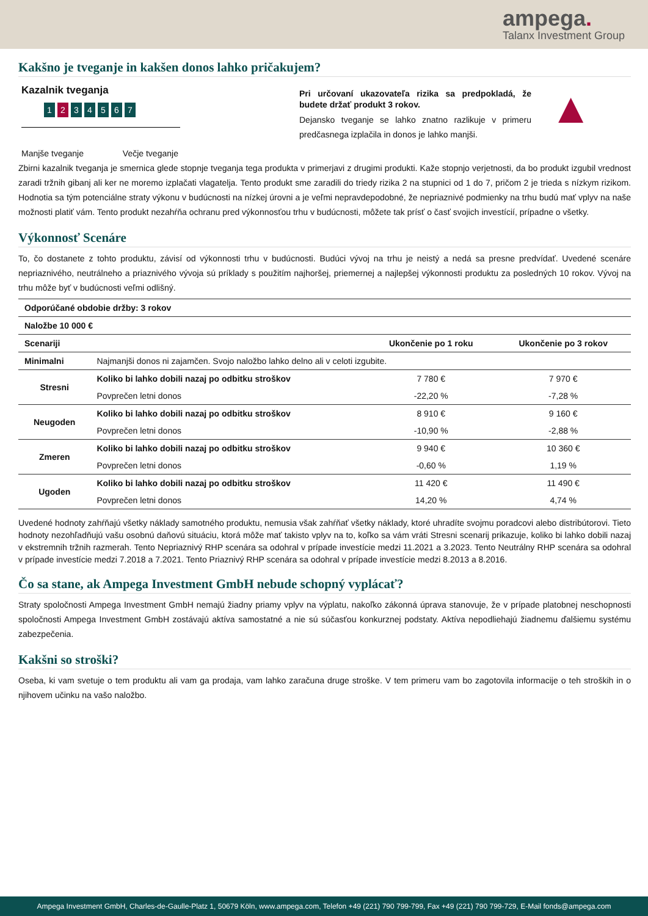ampega.
Talanx Investment Group
Kakšno je tveganje in kakšen donos lahko pričakujem?
Kazalnik tveganja
1 2 34567
Manjše tveganje Večje tveganje
Pri určovaní ukazovateľa rizika sa predpokladá, že budete držať produkt 3 rokov.
Dejansko tveganje se lahko znatno razlikuje v primeru predčasnega izplačila in donos je lahko manjši.
▲
Zbirni kazalnik tveganja je smernica glede stopnje tveganja tega produkta v primerjavi z drugimi produkti. Kaže stopnjo verjetnosti, da bo produkt izgubil vrednost zaradi tržnih gibanj ali ker ne moremo izplačati vlagatelja. Tento produkt sme zaradili do triedy rizika 2 na stupnici od 1 do 7, pričom 2 je trieda s nízkym rizikom. Hodnotia sa tým potenciálne straty výkonu v budúcnosti na nízkej úrovni a je veľmi nepravdepodobné, že nepriaznivé podmienky na trhu budú mať vplyv na naše možnosti platiť vám. Tento produkt nezahŕňa ochranu pred výkonnosťou trhu v budúcnosti, môžete tak prísť o časť svojich investícií, prípadne o všetky.
Výkonnosť Scenáre
To, čo dostanete z tohto produktu, závisí od výkonnosti trhu v budúcnosti. Budúci vývoj na trhu je neistý a nedá sa presne predvídať. Uvedené scenáre nepriaznivého, neutrálneho a priaznivého vývoja sú príklady s použitím najhoršej, priemernej a najlepšej výkonnosti produktu za posledných 10 rokov. Vývoj na trhu môže byť v budúcnosti veľmi odlišný.
| Odporúčané obdobie držby: 3 rokov | | | |
| --- | --- | --- | --- |
| Naložbe 10 000 € | | | |
| Scenariji | | Ukončenie po 1 roku | Ukončenie po 3 rokov |
| Minimalni | Najmanjši donos ni zajamčen. Svojo naložbo lahko delno ali v celoti izgubite. | | |
| Stresni | Koliko bi lahko dobili nazaj po odbitku stroškov | 7 780 € | 7 970 € |
| | Povprečen letni donos | -22,20 % | -7,28 % |
| Neugoden | Koliko bi lahko dobili nazaj po odbitku stroškov | 8 910 € | 9 160 € |
| | Povprečen letni donos | -10,90 % | -2,88 % |
| Zmeren | Koliko bi lahko dobili nazaj po odbitku stroškov | 9 940 € | 10 360 € |
| | Povprečen letni donos | -0,60 % | 1,19 % |
| Ugoden | Koliko bi lahko dobili nazaj po odbitku stroškov | 11 420 € | 11 490 € |
| | Povprečen letni donos | 14,20 % | 4,74 % |
Uvedené hodnoty zahŕňajú všetky náklady samotného produktu, nemusia však zahŕňať všetky náklady, ktoré uhradíte svojmu poradcovi alebo distribútorovi. Tieto hodnoty nezohľadňujú vašu osobnú daňovú situáciu, ktorá môže mať takisto vplyv na to, koľko sa vám vráti Stresni scenarij prikazuje, koliko bi lahko dobili nazaj v ekstremnih tržnih razmerah. Tento Nepriaznivý RHP scenára sa odohral v prípade investície medzi 11.2021 a 3.2023. Tento Neutrálny RHP scenára sa odohral v prípade investície medzi 7.2018 a 7.2021. Tento Priaznivý RHP scenára sa odohral v prípade investície medzi 8.2013 a 8.2016.
Čo sa stane, ak Ampega Investment GmbH nebude schopný vyplácať?
Straty spoločnosti Ampega Investment GmbH nemajú žiadny priamy vplyv na výplatu, nakoľko zákonná úprava stanovuje, že v prípade platobnej neschopnosti spoločnosti Ampega Investment GmbH zostávajú aktíva samostatné a nie sú súčasťou konkurznej podstaty. Aktíva nepodliehajú žiadnemu ďalšiemu systému zabezpečenia.
Kakšni so stroški?
Oseba, ki vam svetuje o tem produktu ali vam ga prodaja, vam lahko zaračuna druge stroške. V tem primeru vam bo zagotovila informacije o teh stroških in o njihovem učinku na vašo naložbo.
Ampega Investment GmbH, Charles-de-Gaulle-Platz 1, 50679 Köln, www.ampega.com, Telefon +49 (221) 790 799-799, Fax +49 (221) 790 799-729, E-Mail fonds@ampega.com